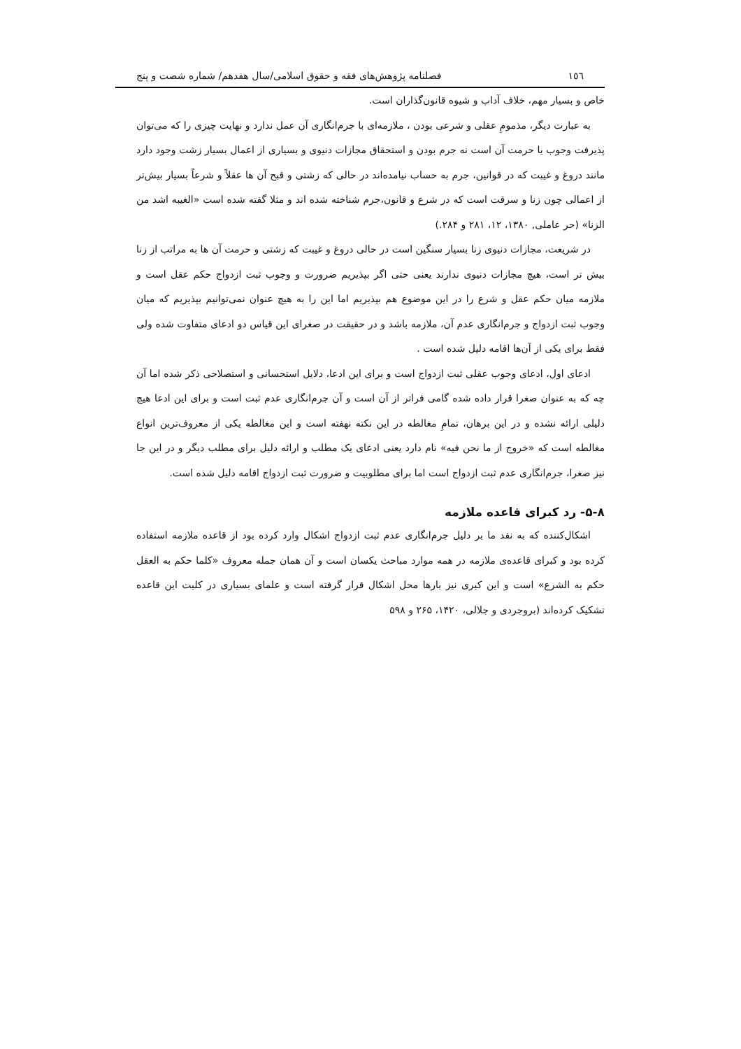١٥٦ فصلنامه پژوهش‌های فقه و حقوق اسلامی/سال هفدهم/ شماره شصت و پنج
خاص و بسیار مهم، خلاف آداب و شیوه قانون‌گذاران است.
به عبارت دیگر، مذمومِ عقلی و شرعی بودن ، ملازمه‌ای با جرم‌انگاری آن عمل ندارد و نهایت چیزی را که می‌توان پذیرفت وجوب یا حرمت آن است نه جرم بودن و استحقاق مجازات دنیوی و بسیاری از اعمال بسیار زشت وجود دارد مانند دروغ و غیبت که در قوانین، جرم به حساب نیامده‌اند در حالی که زشتی و قبح آن ها عقلاً و شرعاً بسیار بیش‌تر از اعمالی چون زنا و سرقت است که در شرع و قانون،جرم شناخته شده اند و مثلا گفته شده است «الغیبه اشد من الزنا» (حر عاملی, ١٣٨٠، ١٢، ٢٨١ و ٢٨۴.)
در شریعت، مجازات دنیوی زنا بسیار سنگین است در حالی دروغ و غیبت که زشتی و حرمت آن ها به مراتب از زنا بیش تر است، هیچ مجازات دنیوی ندارند یعنی حتی اگر بپذیریم ضرورت و وجوب ثبت ازدواج حکم عقل است و ملازمه میان حکم عقل و شرع را در این موضوع هم بپذیریم اما این را به هیچ عنوان نمی‌توانیم بپذیریم که میان وجوب ثبت ازدواج و جرم‌انگاری عدم آن، ملازمه باشد و در حقیقت در صغرای این قیاس دو ادعای متفاوت شده ولی فقط برای یکی از آن‌ها اقامه دلیل شده است .
ادعای اول، ادعای وجوب عقلی ثبت ازدواج است و برای این ادعا، دلایل استحسانی و استصلاحی ذکر شده اما آن چه که به عنوان صغرا قرار داده شده گامی فراتر از آن است و آن جرم‌انگاری عدم ثبت است و برای این ادعا هیچ دلیلی ارائه نشده و در این برهان، تمامِ مغالطه در این نکته نهفته است و این مغالطه یکی از معروف‌ترین انواع مغالطه است که «خروج از ما نحن فیه» نام دارد یعنی ادعای یک مطلب و ارائه دلیل برای مطلب دیگر و در این جا نیز صغرا، جرم‌انگاری عدم ثبت ازدواج است اما برای مطلوبیت و ضرورت ثبت ازدواج اقامه دلیل شده است.
٨-۵- رد کبرای قاعده ملازمه
اشکال‌کننده که به نقد ما بر دلیل جرم‌انگاری عدم ثبت ازدواج اشکال وارد کرده بود از قاعده ملازمه استفاده کرده بود و کبرای قاعده‌ی ملازمه در همه موارد مباحث یکسان است و آن همان جمله معروف «کلما حکم به العقل حکم به الشرع» است و این کبری نیز بارها محل اشکال قرار گرفته است و علمای بسیاری در کلیت این قاعده تشکیک کرده‌اند (بروجردی و جلالی، ١۴٢٠، ٢۶۵ و ۵٩٨